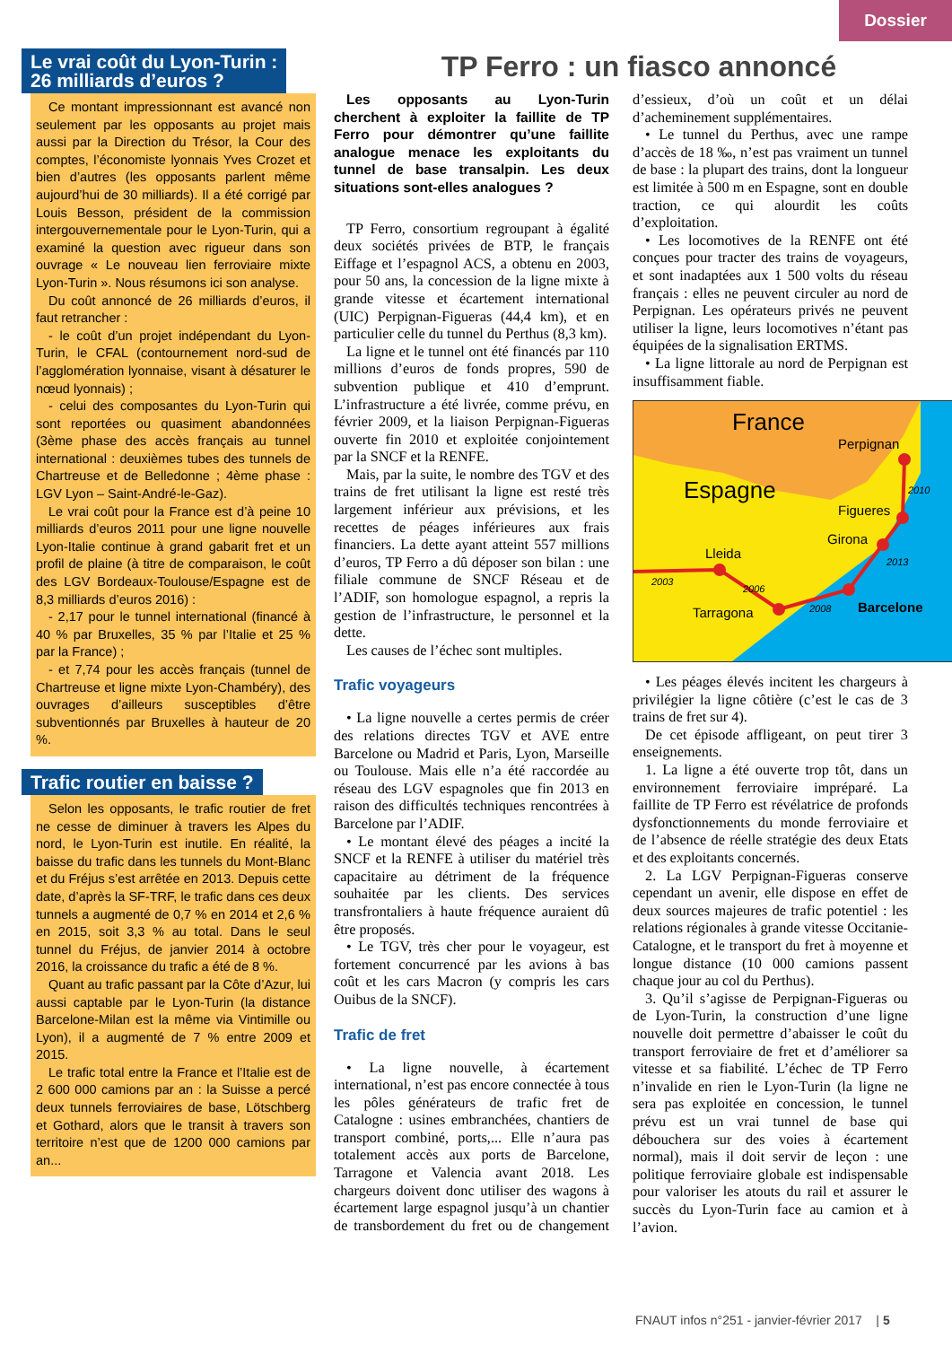Dossier
Le vrai coût du Lyon-Turin :
26 milliards d’euros ?
Ce montant impressionnant est avancé non seulement par les opposants au projet mais aussi par la Direction du Trésor, la Cour des comptes, l’économiste lyonnais Yves Crozet et bien d’autres (les opposants parlent même aujourd’hui de 30 milliards). Il a été corrigé par Louis Besson, président de la commission intergouvernementale pour le Lyon-Turin, qui a examiné la question avec rigueur dans son ouvrage « Le nouveau lien ferroviaire mixte Lyon-Turin ». Nous résumons ici son analyse.
Du coût annoncé de 26 milliards d’euros, il faut retrancher :
- le coût d’un projet indépendant du Lyon-Turin, le CFAL (contournement nord-sud de l’agglomération lyonnaise, visant à désaturer le nœud lyonnais) ;
- celui des composantes du Lyon-Turin qui sont reportées ou quasiment abandonnées (3ème phase des accès français au tunnel international : deuxièmes tubes des tunnels de Chartreuse et de Belledonne ; 4ème phase : LGV Lyon – Saint-André-le-Gaz).
Le vrai coût pour la France est d’à peine 10 milliards d’euros 2011 pour une ligne nouvelle Lyon-Italie continue à grand gabarit fret et un profil de plaine (à titre de comparaison, le coût des LGV Bordeaux-Toulouse/Espagne est de 8,3 milliards d’euros 2016) :
- 2,17 pour le tunnel international (financé à 40 % par Bruxelles, 35 % par l’Italie et 25 % par la France) ;
- et 7,74 pour les accès français (tunnel de Chartreuse et ligne mixte Lyon-Chambéry), des ouvrages d’ailleurs susceptibles d’être subventionnés par Bruxelles à hauteur de 20 %.
Trafic routier en baisse ?
Selon les opposants, le trafic routier de fret ne cesse de diminuer à travers les Alpes du nord, le Lyon-Turin est inutile. En réalité, la baisse du trafic dans les tunnels du Mont-Blanc et du Fréjus s’est arrêtée en 2013. Depuis cette date, d’après la SF-TRF, le trafic dans ces deux tunnels a augmenté de 0,7 % en 2014 et 2,6 % en 2015, soit 3,3 % au total. Dans le seul tunnel du Fréjus, de janvier 2014 à octobre 2016, la croissance du trafic a été de 8 %.
Quant au trafic passant par la Côte d’Azur, lui aussi captable par le Lyon-Turin (la distance Barcelone-Milan est la même via Vintimille ou Lyon), il a augmenté de 7 % entre 2009 et 2015.
Le trafic total entre la France et l’Italie est de 2 600 000 camions par an : la Suisse a percé deux tunnels ferroviaires de base, Lötschberg et Gothard, alors que le transit à travers son territoire n’est que de 1200 000 camions par an...
TP Ferro : un fiasco annoncé
Les opposants au Lyon-Turin cherchent à exploiter la faillite de TP Ferro pour démontrer qu’une faillite analogue menace les exploitants du tunnel de base transalpin. Les deux situations sont-elles analogues ?
TP Ferro, consortium regroupant à égalité deux sociétés privées de BTP, le français Eiffage et l’espagnol ACS, a obtenu en 2003, pour 50 ans, la concession de la ligne mixte à grande vitesse et écartement international (UIC) Perpignan-Figueras (44,4 km), et en particulier celle du tunnel du Perthus (8,3 km).
La ligne et le tunnel ont été financés par 110 millions d’euros de fonds propres, 590 de subvention publique et 410 d’emprunt. L’infrastructure a été livrée, comme prévu, en février 2009, et la liaison Perpignan-Figueras ouverte fin 2010 et exploitée conjointement par la SNCF et la RENFE.
Mais, par la suite, le nombre des TGV et des trains de fret utilisant la ligne est resté très largement inférieur aux prévisions, et les recettes de péages inférieures aux frais financiers. La dette ayant atteint 557 millions d’euros, TP Ferro a dû déposer son bilan : une filiale commune de SNCF Réseau et de l’ADIF, son homologue espagnol, a repris la gestion de l’infrastructure, le personnel et la dette.
Les causes de l’échec sont multiples.
Trafic voyageurs
• La ligne nouvelle a certes permis de créer des relations directes TGV et AVE entre Barcelone ou Madrid et Paris, Lyon, Marseille ou Toulouse. Mais elle n’a été raccordée au réseau des LGV espagnoles que fin 2013 en raison des difficultés techniques rencontrées à Barcelone par l’ADIF.
• Le montant élevé des péages a incité la SNCF et la RENFE à utiliser du matériel très capacitaire au détriment de la fréquence souhaitée par les clients. Des services transfrontaliers à haute fréquence auraient dû être proposés.
• Le TGV, très cher pour le voyageur, est fortement concurrencé par les avions à bas coût et les cars Macron (y compris les cars Ouibus de la SNCF).
Trafic de fret
• La ligne nouvelle, à écartement international, n’est pas encore connectée à tous les pôles générateurs de trafic fret de Catalogne : usines embranchées, chantiers de transport combiné, ports,... Elle n’aura pas totalement accès aux ports de Barcelone, Tarragone et Valencia avant 2018. Les chargeurs doivent donc utiliser des wagons à écartement large espagnol jusqu’à un chantier de transbordement du fret ou de changement d’essieux, d’où un coût et un délai d’acheminement supplémentaires.
• Le tunnel du Perthus, avec une rampe d’accès de 18 ‰, n’est pas vraiment un tunnel de base : la plupart des trains, dont la longueur est limitée à 500 m en Espagne, sont en double traction, ce qui alourdit les coûts d’exploitation.
• Les locomotives de la RENFE ont été conçues pour tracter des trains de voyageurs, et sont inadaptées aux 1 500 volts du réseau français : elles ne peuvent circuler au nord de Perpignan. Les opérateurs privés ne peuvent utiliser la ligne, leurs locomotives n’étant pas équipées de la signalisation ERTMS.
• La ligne littorale au nord de Perpignan est insuffisamment fiable.
France
Perpignan
Espagne Figueres
Girona
Lleida
2003
2006
2008
2013
2010
Tarragona Barcelone
• Les péages élevés incitent les chargeurs à privilégier la ligne côtière (c’est le cas de 3 trains de fret sur 4).
De cet épisode affligeant, on peut tirer 3 enseignements.
1. La ligne a été ouverte trop tôt, dans un environnement ferroviaire impréparé. La faillite de TP Ferro est révélatrice de profonds dysfonctionnements du monde ferroviaire et de l’absence de réelle stratégie des deux Etats et des exploitants concernés.
2. La LGV Perpignan-Figueras conserve cependant un avenir, elle dispose en effet de deux sources majeures de trafic potentiel : les relations régionales à grande vitesse Occitanie-Catalogne, et le transport du fret à moyenne et longue distance (10 000 camions passent chaque jour au col du Perthus).
3. Qu’il s’agisse de Perpignan-Figueras ou de Lyon-Turin, la construction d’une ligne nouvelle doit permettre d’abaisser le coût du transport ferroviaire de fret et d’améliorer sa vitesse et sa fiabilité. L’échec de TP Ferro n’invalide en rien le Lyon-Turin (la ligne ne sera pas exploitée en concession, le tunnel prévu est un vrai tunnel de base qui débouchera sur des voies à écartement normal), mais il doit servir de leçon : une politique ferroviaire globale est indispensable pour valoriser les atouts du rail et assurer le succès du Lyon-Turin face au camion et à l’avion.
FNAUT infos n°251 - janvier-février 2017 | 5